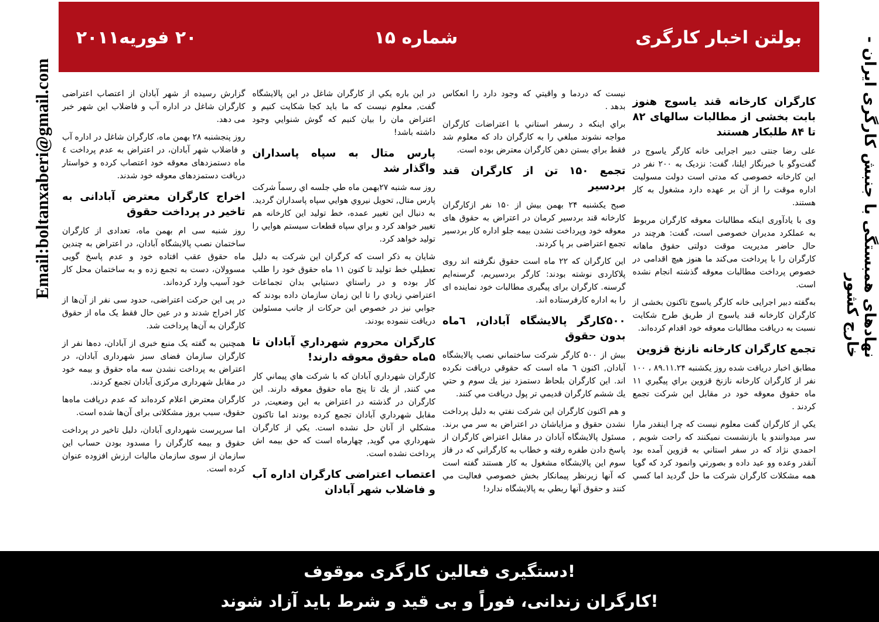نهادهای همبستگی با جنبش کارگری ایران - خارج کشور
Email:boltanxaberi@gmail.com
بولتن اخبار کارگری شماره ۱۵ ۲۰ فوریه۲۰۱۱
کارگران کارخانه قند یاسوج هنوز بابت بخشی از مطالبات سالهای ۸۲ تا ۸۴ طلبکار هستند
علی رضا جنتی دبیر اجرایی خانه کارگر یاسوج در گفت‌و‌گو با خبرنگار ایلنا، گفت: نزدیک به ۲۰۰ نفر در این کارخانه خصوصی که مدتی است دولت مسولیت اداره موقت را از آن بر عهده دارد مشغول به کار هستند.
وی با یادآوری اینکه مطالبات معوقه کارگران مربوط به عملکرد مدیران خصوصی است، گفت: هرچند در حال حاضر مدیریت موقت دولتی حقوق ماهانه کارگران را با پرداخت می‌کند ما هنوز هیچ اقدامی در خصوص پرداخت مطالبات معوقه گذشته انجام نشده است.
به‌گفته دبیر اجرایی خانه کارگر یاسوج تاکنون بخشی از کارگران کارخانه قند یاسوج از طریق طرح شکایت نسبت به دریافت مطالبات معوقه خود اقدام کرده‌اند.
تجمع کارگران کارخانه نازنخ قزوین
مطابق اخبار دریافت شده روز یکشنبه ۸۹.۱۱.۲۴ ، ۱۰۰ نفر از کارگران کارخانه نازنخ قزوین براي پيگيري ۱۱ ماه حقوق معوقه خود در مقابل اين شركت تجمع كردند .
يكي از كارگران گفت معلوم نيست كه چرا اينقدر مارا سر ميدوانندو يا بازنشست نميكنند كه راحت شويم , احمدي نژاد كه در سفر استاني به قزوين آمده بود آنقدر وعده وو عيد داده و بصورتي وانمود كرد كه گويا همه مشكلات كارگران شركت ما حل گرديد اما كسي نيست كه دردما و واقيتي كه وجود دارد را انعكاس بدهد .
براي اينكه د رسفر استاني با اعتراضات كارگران مواجه نشوند مبلغي را به كارگران داد كه معلوم شد فقط براي بستن دهن كارگران معترض بوده است.
تجمع ۱۵۰ تن از کارگران قند بردسیر
صبح یکشنبه ۲۴ بهمن بیش از ۱۵۰ نفر ازکارگران کارخانه قند بردسیر کرمان در اعتراض به حقوق های معوقه خود وپرداخت نشدن بیمه جلو اداره کار بردسیر تجمع اعتراضی بر پا کردند.
این کارگران که ۲۲ ماه است حقوق نگرفته اند روی پلاکاردی نوشته بودند: کارگر بردسیریم، گرسنه‌ایم گرسنه. کارگران برای پیگیری مطالبات خود نماینده ای را به اداره کارفرستاده اند.
۵۰۰کارگر پالایشگاه آبادان, ٦ماه بدون حقوق
بيش از ۵۰۰ كارگر شركت ساختماني نصب پالايشگاه آبادان, اكنون ٦ ماه است كه حقوقي دريافت نكرده اند. اين كارگران بلحاظ دستمزد نيز يك سوم و حتي يك ششم كارگران قديمي تر پول دريافت مي كنند.
و هم اكنون كارگران اين شركت نفتي به دليل پرداخت نشدن حقوق و مزاياشان در اعتراض به سر مي برند. مسئول پالايشگاه آبادان در مقابل اعتراض كارگران از پاسخ دادن طفره رفته و خطاب به كارگراني كه در فاز سوم اين پالايشگاه مشغول به كار هستند گفته است كه آنها زيرنظر پيمانكار بخش خصوصي فعاليت مي كنند و حقوق آنها ربطي به پالايشگاه ندارد!
در اين باره يكي از كارگران شاغل در اين پالايشگاه گفت, معلوم نيست كه ما بايد كجا شكايت كنيم و اعتراض مان را بيان كنيم كه گوش شنوايي وجود داشته باشد!
پارس متال به سپاه پاسداران واگذار شد
روز سه شنبه ۲۷بهمن ماه طي جلسه اي رسماً شركت پارس متال, تحويل نيروي هوايي سپاه پاسداران گرديد. به دنبال اين تغيير عمده، خط توليد اين كارخانه هم تغيير خواهد كرد و براي سپاه قطعات سيستم هوايي را توليد خواهد كرد.
شايان به ذكر است كه كرگران اين شركت به دليل تعطيلي خط توليد تا كنون ۱۱ ماه حقوق خود را طلب كار بوده و در راستاي دستيابي بدان تجماعات اعتراضي زيادي را تا اين زمان سازمان داده بودند كه جوابي نيز در خصوص اين حركات از جانب مسئولين دريافت ننموده بودند.
كارگران محروم شهرداري آبادان تا ۵ماه حقوق معوقه دارند!
كارگران شهرداري آبادان كه با شركت هاي پيماني كار مي كنند, از يك تا پنج ماه حقوق معوقه دارند. اين كارگران در گذشته در اعتراض به اين وضعيت, در مقابل شهرداري آبادان تجمع كرده بودند اما تاكنون مشكلي از آنان حل نشده است. يكي از كارگران شهرداري مي گويد, چهارماه است كه حق بيمه اش پرداخت نشده است.
اعتصاب اعتراضی کارگران اداره آب و فاضلاب شهر آبادان
گزارش رسیده از شهر آبادان از اعتصاب اعتراضی کارگران شاغل در اداره آب و فاضلاب این شهر خبر می دهد.
روز پنجشنبه ۲۸ بهمن ماه، کارگران شاغل در اداره آب و فاضلاب شهر آبادان، در اعتراض به عدم پرداخت ٤ ماه دستمزدهای معوقه خود اعتصاب کرده و خواستار دریافت دستمزدهای معوقه خود شدند.
اخراج کارگران معترض آبادانی به تاخیر در پرداخت حقوق
روز شنبه سی ام بهمن ماه، تعدادی از کارگران ساختمان نصب پالایشگاه آبادان، در اعتراض به چندین ماه حقوق عقب افتاده خود و عدم پاسخ گویی مسوولان، دست به تجمع زده و به ساختمان محل کار خود آسیب وارد کرده‌اند.
در پی این حرکت اعتراضی، حدود سی نفر از آن‌ها از کار اخراج شدند و در عین حال فقط یک ماه از حقوق کارگران به آن‌ها پرداخت شد.
همچنین به گفته یک منبع خبری از آبادان، ده‌ها نفر از کارگران سازمان فضای سبز شهرداری آبادان، در اعتراض به پرداخت نشدن سه ماه حقوق و بیمه خود در مقابل شهرداری مرکزی آبادان تجمع کردند.
کارگران معترض اعلام کرده‌اند که عدم دریافت ماه‌ها حقوق، سبب بروز مشکلاتی برای آن‌ها شده است.
اما سرپرست شهرداری آبادان، دلیل تاخیر در پرداخت حقوق و بیمه کارگران را مسدود بودن حساب این سازمان از سوی سازمان مالیات ارزش افزوده عنوان کرده است.
دستگیری فعالین کارگری موقوف!
کارگران زندانی، فوراً و بی قید و شرط باید آزاد شوند!